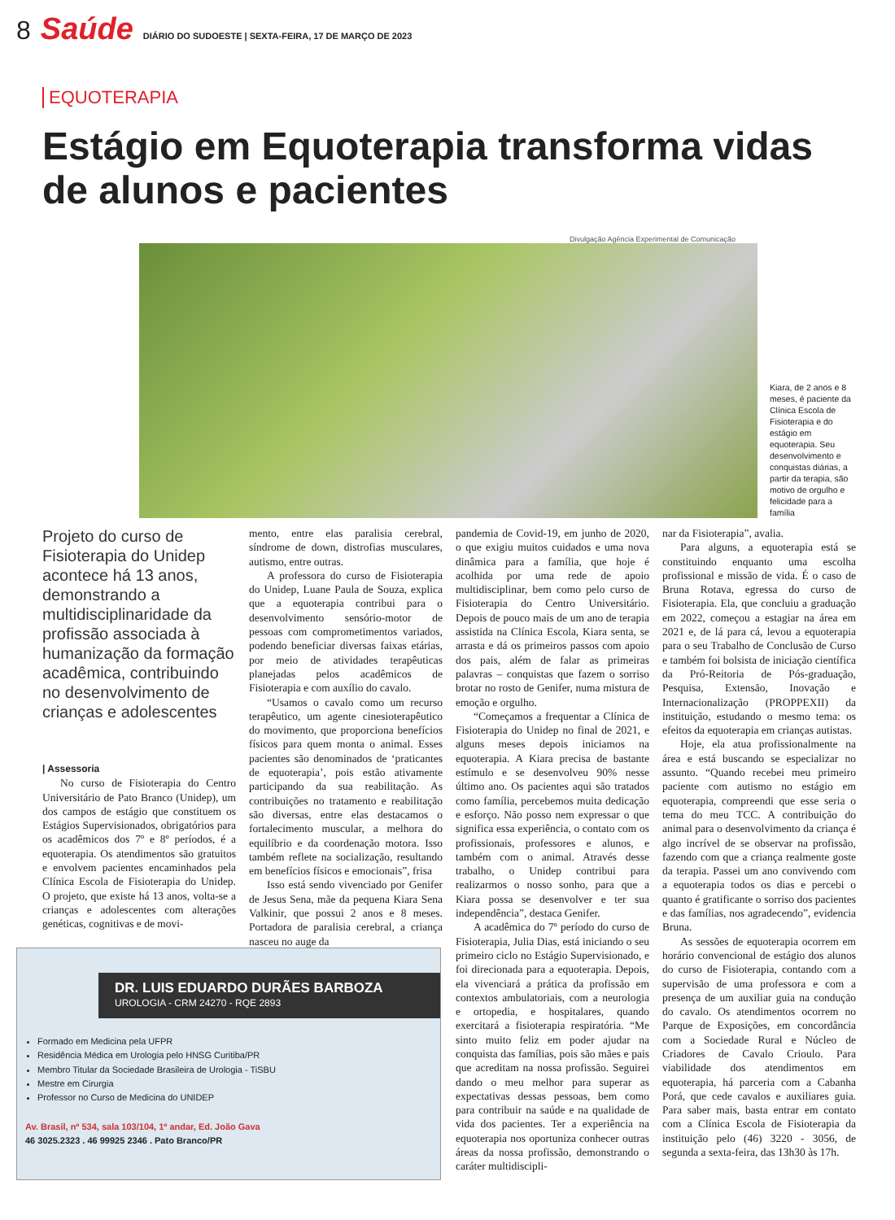8 Saúde DIÁRIO DO SUDOESTE | SEXTA-FEIRA, 17 DE MARÇO DE 2023
EQUOTERAPIA
Estágio em Equoterapia transforma vidas de alunos e pacientes
Divulgação Agência Experimental de Comunicação
Kiara, de 2 anos e 8 meses, é paciente da Clínica Escola de Fisioterapia e do estágio em equoterapia. Seu desenvolvimento e conquistas diárias, a partir da terapia, são motivo de orgulho e felicidade para a família
Projeto do curso de Fisioterapia do Unidep acontece há 13 anos, demonstrando a multidisciplinaridade da profissão associada à humanização da formação acadêmica, contribuindo no desenvolvimento de crianças e adolescentes
| Assessoria
No curso de Fisioterapia do Centro Universitário de Pato Branco (Unidep), um dos campos de estágio que constituem os Estágios Supervisionados, obrigatórios para os acadêmicos dos 7º e 8º períodos, é a equoterapia. Os atendimentos são gratuitos e envolvem pacientes encaminhados pela Clínica Escola de Fisioterapia do Unidep. O projeto, que existe há 13 anos, volta-se a crianças e adolescentes com alterações genéticas, cognitivas e de movi-
DR. LUIS EDUARDO DURÃES BARBOZA
UROLOGIA - CRM 24270 - RQE 2893
Formado em Medicina pela UFPR
Residência Médica em Urologia pelo HNSG Curitiba/PR
Membro Titular da Sociedade Brasileira de Urologia - TiSBU
Mestre em Cirurgia
Professor no Curso de Medicina do UNIDEP
Av. Brasil, nº 534, sala 103/104, 1º andar, Ed. João Gava
46 3025.2323 . 46 99925 2346 . Pato Branco/PR
mento, entre elas paralisia cerebral, síndrome de down, distrofias musculares, autismo, entre outras.
A professora do curso de Fisioterapia do Unidep, Luane Paula de Souza, explica que a equoterapia contribui para o desenvolvimento sensório-motor de pessoas com comprometimentos variados, podendo beneficiar diversas faixas etárias, por meio de atividades terapêuticas planejadas pelos acadêmicos de Fisioterapia e com auxílio do cavalo.
“Usamos o cavalo como um recurso terapêutico, um agente cinesioterapêutico do movimento, que proporciona benefícios físicos para quem monta o animal. Esses pacientes são denominados de ‘praticantes de equoterapia’, pois estão ativamente participando da sua reabilitação. As contribuições no tratamento e reabilitação são diversas, entre elas destacamos o fortalecimento muscular, a melhora do equilíbrio e da coordenação motora. Isso também reflete na socialização, resultando em benefícios físicos e emocionais”, frisa
Isso está sendo vivenciado por Genifer de Jesus Sena, mãe da pequena Kiara Sena Valkinir, que possui 2 anos e 8 meses. Portadora de paralisia cerebral, a criança nasceu no auge da
pandemia de Covid-19, em junho de 2020, o que exigiu muitos cuidados e uma nova dinâmica para a família, que hoje é acolhida por uma rede de apoio multidisciplinar, bem como pelo curso de Fisioterapia do Centro Universitário. Depois de pouco mais de um ano de terapia assistida na Clínica Escola, Kiara senta, se arrasta e dá os primeiros passos com apoio dos pais, além de falar as primeiras palavras – conquistas que fazem o sorriso brotar no rosto de Genifer, numa mistura de emoção e orgulho.
“Começamos a frequentar a Clínica de Fisioterapia do Unidep no final de 2021, e alguns meses depois iniciamos na equoterapia. A Kiara precisa de bastante estímulo e se desenvolveu 90% nesse último ano. Os pacientes aqui são tratados como família, percebemos muita dedicação e esforço. Não posso nem expressar o que significa essa experiência, o contato com os profissionais, professores e alunos, e também com o animal. Através desse trabalho, o Unidep contribui para realizarmos o nosso sonho, para que a Kiara possa se desenvolver e ter sua independência”, destaca Genifer.
A acadêmica do 7º período do curso de Fisioterapia, Julia Dias, está iniciando o seu primeiro ciclo no Estágio Supervisionado, e foi direcionada para a equoterapia. Depois, ela vivenciará a prática da profissão em contextos ambulatoriais, com a neurologia e ortopedia, e hospitalares, quando exercitará a fisioterapia respiratória. “Me sinto muito feliz em poder ajudar na conquista das famílias, pois são mães e pais que acreditam na nossa profissão. Seguirei dando o meu melhor para superar as expectativas dessas pessoas, bem como para contribuir na saúde e na qualidade de vida dos pacientes. Ter a experiência na equoterapia nos oportuniza conhecer outras áreas da nossa profissão, demonstrando o caráter multidiscipli-
nar da Fisioterapia”, avalia.
Para alguns, a equoterapia está se constituindo enquanto uma escolha profissional e missão de vida. É o caso de Bruna Rotava, egressa do curso de Fisioterapia. Ela, que concluiu a graduação em 2022, começou a estagiar na área em 2021 e, de lá para cá, levou a equoterapia para o seu Trabalho de Conclusão de Curso e também foi bolsista de iniciação científica da Pró-Reitoria de Pós-graduação, Pesquisa, Extensão, Inovação e Internacionalização (PROPPEXII) da instituição, estudando o mesmo tema: os efeitos da equoterapia em crianças autistas.
Hoje, ela atua profissionalmente na área e está buscando se especializar no assunto. “Quando recebei meu primeiro paciente com autismo no estágio em equoterapia, compreendi que esse seria o tema do meu TCC. A contribuição do animal para o desenvolvimento da criança é algo incrível de se observar na profissão, fazendo com que a criança realmente goste da terapia. Passei um ano convivendo com a equoterapia todos os dias e percebi o quanto é gratificante o sorriso dos pacientes e das famílias, nos agradecendo”, evidencia Bruna.
As sessões de equoterapia ocorrem em horário convencional de estágio dos alunos do curso de Fisioterapia, contando com a supervisão de uma professora e com a presença de um auxiliar guia na condução do cavalo. Os atendimentos ocorrem no Parque de Exposições, em concordância com a Sociedade Rural e Núcleo de Criadores de Cavalo Crioulo. Para viabilidade dos atendimentos em equoterapia, há parceria com a Cabanha Porá, que cede cavalos e auxiliares guia. Para saber mais, basta entrar em contato com a Clínica Escola de Fisioterapia da instituição pelo (46) 3220 - 3056, de segunda a sexta-feira, das 13h30 às 17h.